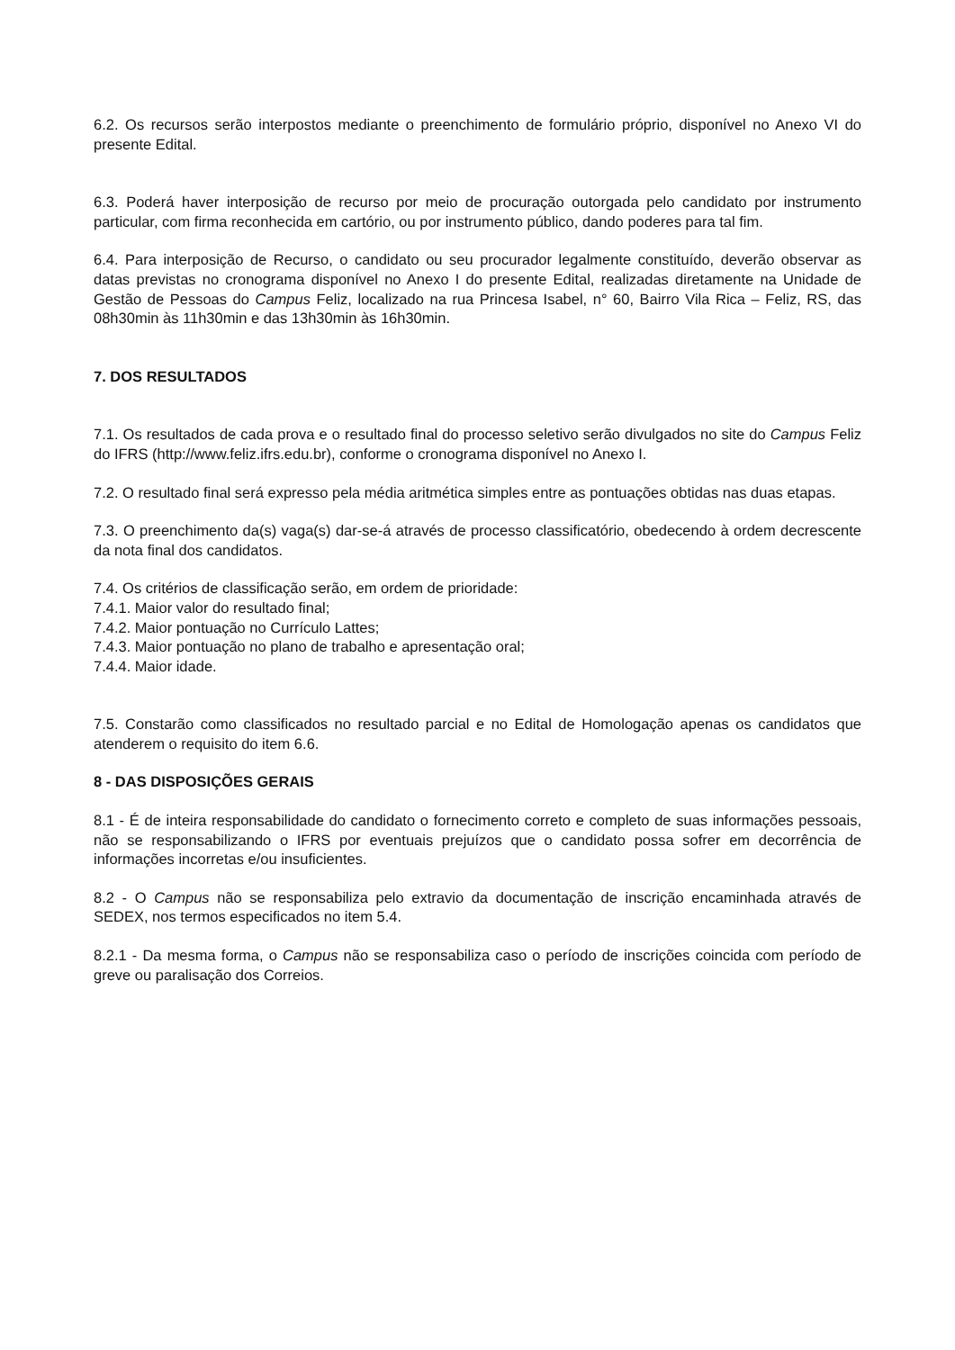6.2. Os recursos serão interpostos mediante o preenchimento de formulário próprio, disponível no Anexo VI do presente Edital.
6.3. Poderá haver interposição de recurso por meio de procuração outorgada pelo candidato por instrumento particular, com firma reconhecida em cartório, ou por instrumento público, dando poderes para tal fim.
6.4. Para interposição de Recurso, o candidato ou seu procurador legalmente constituído, deverão observar as datas previstas no cronograma disponível no Anexo I do presente Edital, realizadas diretamente na Unidade de Gestão de Pessoas do Campus Feliz, localizado na rua Princesa Isabel, n° 60, Bairro Vila Rica – Feliz, RS, das 08h30min às 11h30min e das 13h30min às 16h30min.
7. DOS RESULTADOS
7.1. Os resultados de cada prova e o resultado final do processo seletivo serão divulgados no site do Campus Feliz do IFRS (http://www.feliz.ifrs.edu.br), conforme o cronograma disponível no Anexo I.
7.2. O resultado final será expresso pela média aritmética simples entre as pontuações obtidas nas duas etapas.
7.3. O preenchimento da(s) vaga(s) dar-se-á através de processo classificatório, obedecendo à ordem decrescente da nota final dos candidatos.
7.4. Os critérios de classificação serão, em ordem de prioridade:
7.4.1. Maior valor do resultado final;
7.4.2. Maior pontuação no Currículo Lattes;
7.4.3. Maior pontuação no plano de trabalho e apresentação oral;
7.4.4. Maior idade.
7.5. Constarão como classificados no resultado parcial e no Edital de Homologação apenas os candidatos que atenderem o requisito do item 6.6.
8 - DAS DISPOSIÇÕES GERAIS
8.1 - É de inteira responsabilidade do candidato o fornecimento correto e completo de suas informações pessoais, não se responsabilizando o IFRS por eventuais prejuízos que o candidato possa sofrer em decorrência de informações incorretas e/ou insuficientes.
8.2 - O Campus não se responsabiliza pelo extravio da documentação de inscrição encaminhada através de SEDEX, nos termos especificados no item 5.4.
8.2.1 - Da mesma forma, o Campus não se responsabiliza caso o período de inscrições coincida com período de greve ou paralisação dos Correios.